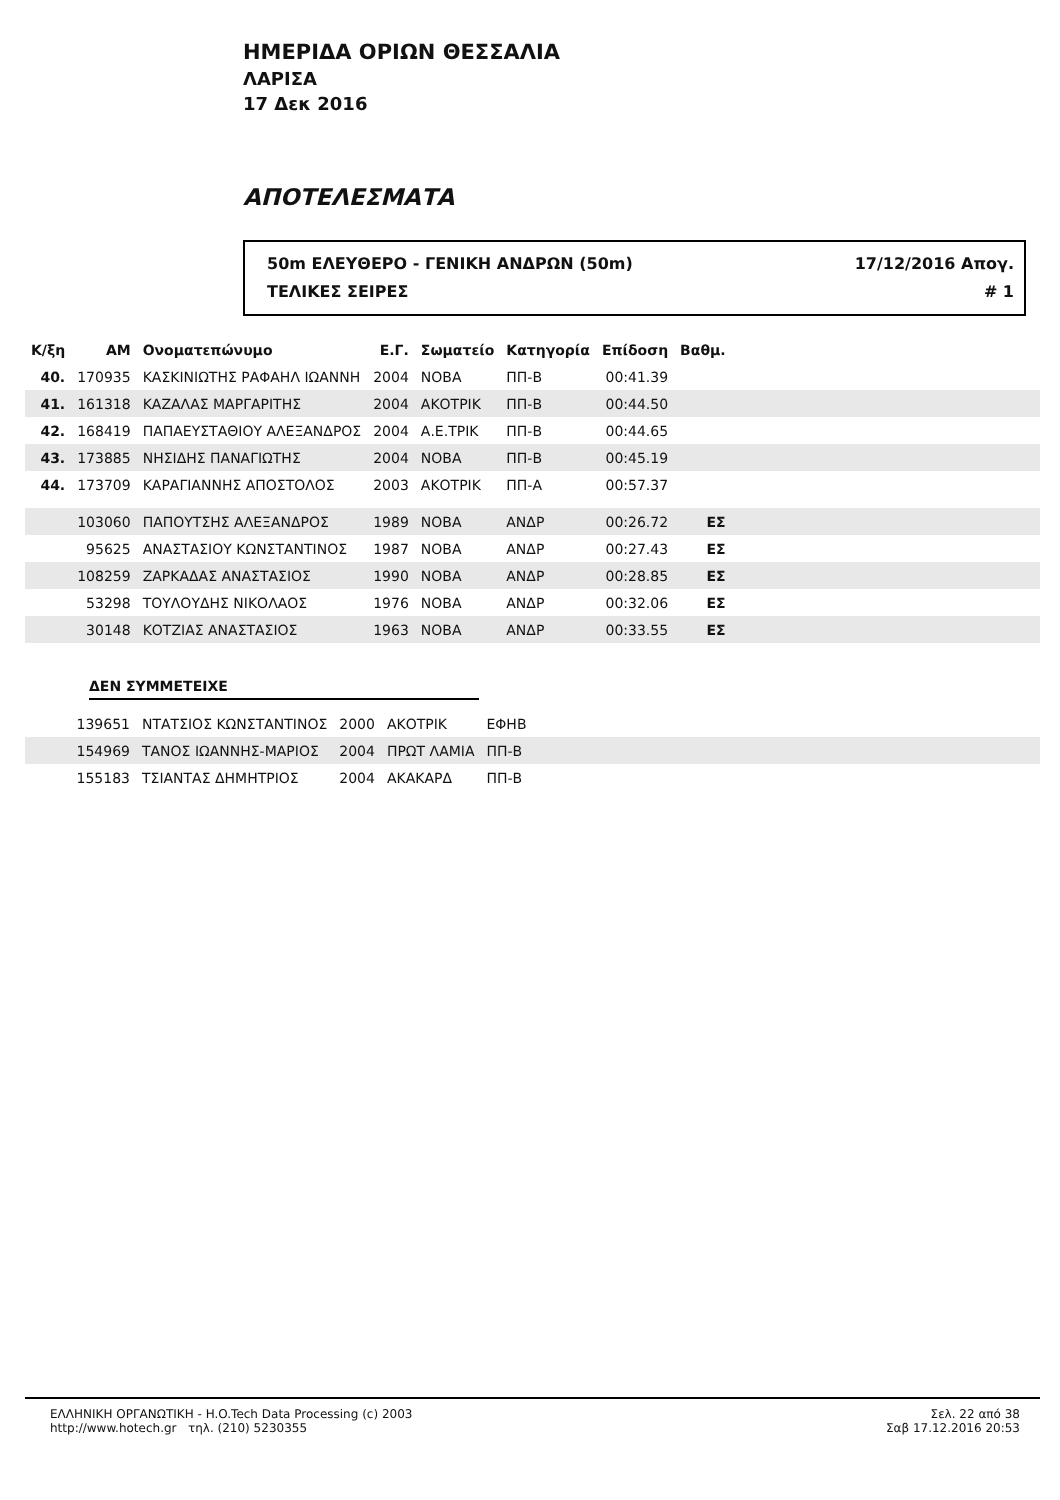ΗΜΕΡΙΔΑ ΟΡΙΩΝ ΘΕΣΣΑΛΙΑ
ΛΑΡΙΣΑ
17 Δεκ 2016
ΑΠΟΤΕΛΕΣΜΑΤΑ
50m ΕΛΕΥΘΕΡΟ - ΓΕΝΙΚΗ ΑΝΔΡΩΝ (50m) 17/12/2016 Απογ.
ΤΕΛΙΚΕΣ ΣΕΙΡΕΣ # 1
| Κ/ξη | ΑΜ | Ονοματεπώνυμο | Ε.Γ. | Σωματείο | Κατηγορία | Επίδοση | Βαθμ. | |
| --- | --- | --- | --- | --- | --- | --- | --- | --- |
| 40. | 170935 | ΚΑΣΚΙΝΙΩΤΗΣ ΡΑΦΑΗΛ ΙΩΑΝΝΗ | 2004 | ΝΟΒΑ | ΠΠ-Β | 00:41.39 | | |
| 41. | 161318 | ΚΑΖΑΛΑΣ ΜΑΡΓΑΡΙΤΗΣ | 2004 | ΑΚΟΤΡΙΚ | ΠΠ-Β | 00:44.50 | | |
| 42. | 168419 | ΠΑΠΑΕΥΣΤΑΘΙΟΥ ΑΛΕΞΑΝΔΡΟΣ | 2004 | Α.Ε.ΤΡΙΚ | ΠΠ-Β | 00:44.65 | | |
| 43. | 173885 | ΝΗΣΙΔΗΣ ΠΑΝΑΓΙΩΤΗΣ | 2004 | ΝΟΒΑ | ΠΠ-Β | 00:45.19 | | |
| 44. | 173709 | ΚΑΡΑΓΙΑΝΝΗΣ ΑΠΟΣΤΟΛΟΣ | 2003 | ΑΚΟΤΡΙΚ | ΠΠ-Α | 00:57.37 | | |
| | 103060 | ΠΑΠΟΥΤΣΗΣ ΑΛΕΞΑΝΔΡΟΣ | 1989 | ΝΟΒΑ | ΑΝΔΡ | 00:26.72 | ΕΣ | |
| | 95625 | ΑΝΑΣΤΑΣΙΟΥ ΚΩΝΣΤΑΝΤΙΝΟΣ | 1987 | ΝΟΒΑ | ΑΝΔΡ | 00:27.43 | ΕΣ | |
| | 108259 | ΖΑΡΚΑΔΑΣ ΑΝΑΣΤΑΣΙΟΣ | 1990 | ΝΟΒΑ | ΑΝΔΡ | 00:28.85 | ΕΣ | |
| | 53298 | ΤΟΥΛΟΥΔΗΣ ΝΙΚΟΛΑΟΣ | 1976 | ΝΟΒΑ | ΑΝΔΡ | 00:32.06 | ΕΣ | |
| | 30148 | ΚΟΤΖΙΑΣ ΑΝΑΣΤΑΣΙΟΣ | 1963 | ΝΟΒΑ | ΑΝΔΡ | 00:33.55 | ΕΣ | |
ΔΕΝ ΣΥΜΜΕΤΕΙΧΕ
| | 139651 | ΝΤΑΤΣΙΟΣ ΚΩΝΣΤΑΝΤΙΝΟΣ | 2000 | ΑΚΟΤΡΙΚ | ΕΦΗΒ | |
| | 154969 | ΤΑΝΟΣ ΙΩΑΝΝΗΣ-ΜΑΡΙΟΣ | 2004 | ΠΡΩΤ ΛΑΜΙΑ | ΠΠ-Β | |
| | 155183 | ΤΣΙΑΝΤΑΣ ΔΗΜΗΤΡΙΟΣ | 2004 | ΑΚΑΚΑΡΔ | ΠΠ-Β | |
ΕΛΛΗΝΙΚΗ ΟΡΓΑΝΩΤΙΚΗ - H.O.Tech Data Processing (c) 2003
http://www.hotech.gr τηλ. (210) 5230355
Σελ. 22 από 38
Σαβ 17.12.2016 20:53